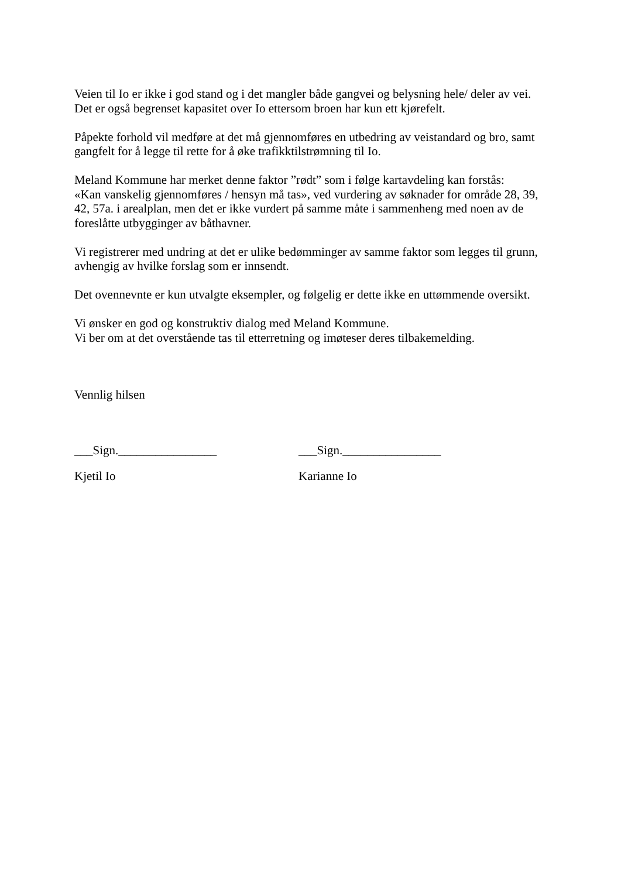Veien til Io er ikke i god stand og i det mangler både gangvei og belysning hele/ deler av vei.
Det er også begrenset kapasitet over Io ettersom broen har kun ett kjørefelt.
Påpekte forhold vil medføre at det må gjennomføres en utbedring av veistandard og bro, samt gangfelt for å legge til rette for å øke trafikktilstrømning til Io.
Meland Kommune har merket denne faktor ”rødt” som i følge kartavdeling kan forstås:
«Kan vanskelig gjennomføres / hensyn må tas», ved vurdering av søknader for område 28, 39, 42, 57a. i arealplan, men det er ikke vurdert på samme måte i sammenheng med noen av de foreslåtte utbygginger av båthavner.
Vi registrerer med undring at det er ulike bedømminger av samme faktor som legges til grunn, avhengig av hvilke forslag som er innsendt.
Det ovennevnte er kun utvalgte eksempler, og følgelig er dette ikke en uttømmende oversikt.
Vi ønsker en god og konstruktiv dialog med Meland Kommune.
Vi ber om at det overstående tas til etterretning og imøteser deres tilbakemelding.
Vennlig hilsen
___Sign.________________ ___Sign.________________
Kjetil Io Karianne Io